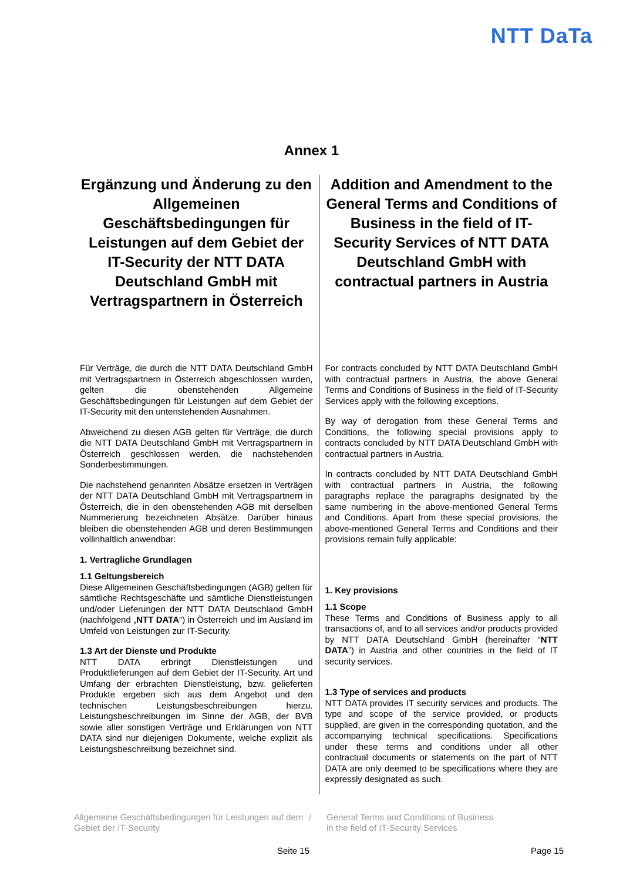NTT DaTa
Annex 1
Ergänzung und Änderung zu den Allgemeinen Geschäftsbedingungen für Leistungen auf dem Gebiet der IT-Security der NTT DATA Deutschland GmbH mit Vertragspartnern in Österreich
Für Verträge, die durch die NTT DATA Deutschland GmbH mit Vertragspartnern in Österreich abgeschlossen wurden, gelten die obenstehenden Allgemeine Geschäftsbedingungen für Leistungen auf dem Gebiet der IT-Security mit den untenstehenden Ausnahmen.
Abweichend zu diesen AGB gelten für Verträge, die durch die NTT DATA Deutschland GmbH mit Vertragspartnern in Österreich geschlossen werden, die nachstehenden Sonderbestimmungen.
Die nachstehend genannten Absätze ersetzen in Verträgen der NTT DATA Deutschland GmbH mit Vertragspartnern in Österreich, die in den obenstehenden AGB mit derselben Nummerierung bezeichneten Absätze. Darüber hinaus bleiben die obenstehenden AGB und deren Bestimmungen vollinhaltlich anwendbar:
1. Vertragliche Grundlagen
1.1 Geltungsbereich
Diese Allgemeinen Geschäftsbedingungen (AGB) gelten für sämtliche Rechtsgeschäfte und sämtliche Dienstleistungen und/oder Lieferungen der NTT DATA Deutschland GmbH (nachfolgend „NTT DATA“) in Österreich und im Ausland im Umfeld von Leistungen zur IT-Security.
1.3 Art der Dienste und Produkte
NTT DATA erbringt Dienstleistungen und Produktlieferungen auf dem Gebiet der IT-Security. Art und Umfang der erbrachten Dienstleistung, bzw. gelieferten Produkte ergeben sich aus dem Angebot und den technischen Leistungsbeschreibungen hierzu. Leistungsbeschreibungen im Sinne der AGB, der BVB sowie aller sonstigen Verträge und Erklärungen von NTT DATA sind nur diejenigen Dokumente, welche explizit als Leistungsbeschreibung bezeichnet sind.
Addition and Amendment to the General Terms and Conditions of Business in the field of IT-Security Services of NTT DATA Deutschland GmbH with contractual partners in Austria
For contracts concluded by NTT DATA Deutschland GmbH with contractual partners in Austria, the above General Terms and Conditions of Business in the field of IT-Security Services apply with the following exceptions.
By way of derogation from these General Terms and Conditions, the following special provisions apply to contracts concluded by NTT DATA Deutschland GmbH with contractual partners in Austria.
In contracts concluded by NTT DATA Deutschland GmbH with contractual partners in Austria, the following paragraphs replace the paragraphs designated by the same numbering in the above-mentioned General Terms and Conditions. Apart from these special provisions, the above-mentioned General Terms and Conditions and their provisions remain fully applicable:
1. Key provisions
1.1 Scope
These Terms and Conditions of Business apply to all transactions of, and to all services and/or products provided by NTT DATA Deutschland GmbH (hereinafter “NTT DATA”) in Austria and other countries in the field of IT security services.
1.3 Type of services and products
NTT DATA provides IT security services and products. The type and scope of the service provided, or products supplied, are given in the corresponding quotation, and the accompanying technical specifications. Specifications under these terms and conditions under all other contractual documents or statements on the part of NTT DATA are only deemed to be specifications where they are expressly designated as such.
Allgemeine Geschäftsbedingungen für Leistungen auf dem Gebiet der IT-Security
/ General Terms and Conditions of Business
in the field of IT-Security Services
Seite 15 Page 15